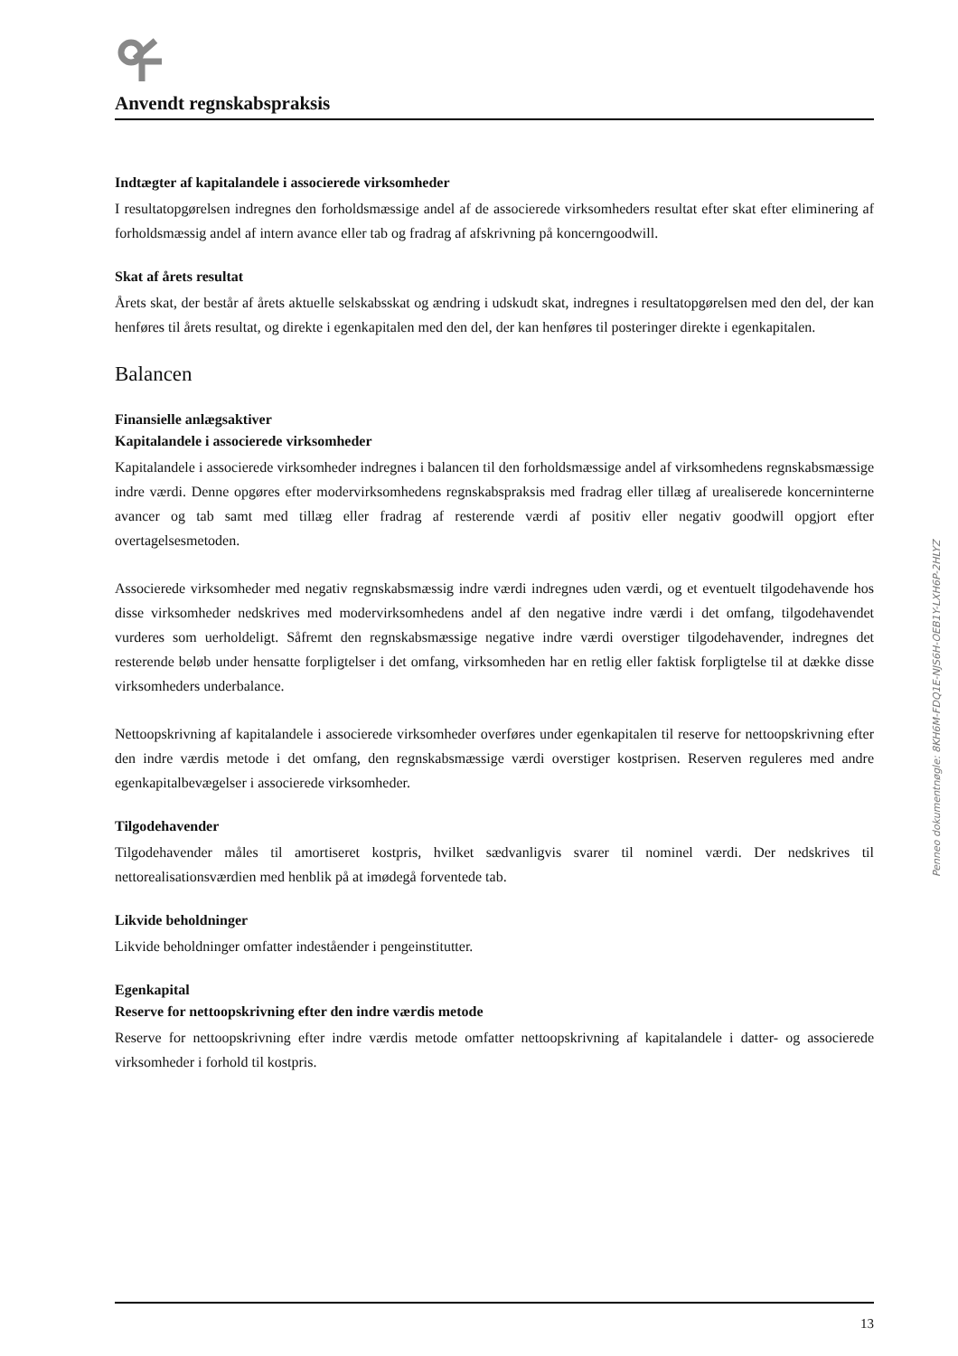Anvendt regnskabspraksis
Indtægter af kapitalandele i associerede virksomheder
I resultatopgørelsen indregnes den forholdsmæssige andel af de associerede virksomheders resultat efter skat efter eliminering af forholdsmæssig andel af intern avance eller tab og fradrag af afskrivning på koncerngoodwill.
Skat af årets resultat
Årets skat, der består af årets aktuelle selskabsskat og ændring i udskudt skat, indregnes i resultatopgørelsen med den del, der kan henføres til årets resultat, og direkte i egenkapitalen med den del, der kan henføres til posteringer direkte i egenkapitalen.
Balancen
Finansielle anlægsaktiver
Kapitalandele i associerede virksomheder
Kapitalandele i associerede virksomheder indregnes i balancen til den forholdsmæssige andel af virksomhedens regnskabsmæssige indre værdi. Denne opgøres efter modervirksomhedens regnskabspraksis med fradrag eller tillæg af urealiserede koncerninterne avancer og tab samt med tillæg eller fradrag af resterende værdi af positiv eller negativ goodwill opgjort efter overtagelsesmetoden.
Associerede virksomheder med negativ regnskabsmæssig indre værdi indregnes uden værdi, og et eventuelt tilgodehavende hos disse virksomheder nedskrives med modervirksomhedens andel af den negative indre værdi i det omfang, tilgodehavendet vurderes som uerholdeligt. Såfremt den regnskabsmæssige negative indre værdi overstiger tilgodehavender, indregnes det resterende beløb under hensatte forpligtelser i det omfang, virksomheden har en retlig eller faktisk forpligtelse til at dække disse virksomheders underbalance.
Nettoopskrivning af kapitalandele i associerede virksomheder overføres under egenkapitalen til reserve for nettoopskrivning efter den indre værdis metode i det omfang, den regnskabsmæssige værdi overstiger kostprisen. Reserven reguleres med andre egenkapitalbevægelser i associerede virksomheder.
Tilgodehavender
Tilgodehavender måles til amortiseret kostpris, hvilket sædvanligvis svarer til nominel værdi. Der nedskrives til nettorealisationsværdien med henblik på at imødegå forventede tab.
Likvide beholdninger
Likvide beholdninger omfatter indeståender i pengeinstitutter.
Egenkapital
Reserve for nettoopskrivning efter den indre værdis metode
Reserve for nettoopskrivning efter indre værdis metode omfatter nettoopskrivning af kapitalandele i datter- og associerede virksomheder i forhold til kostpris.
13
Penneo dokumentnøgle: 8KH6M-FDQ1E-NJS6H-OEB1Y-LXH6P-2HLYZ